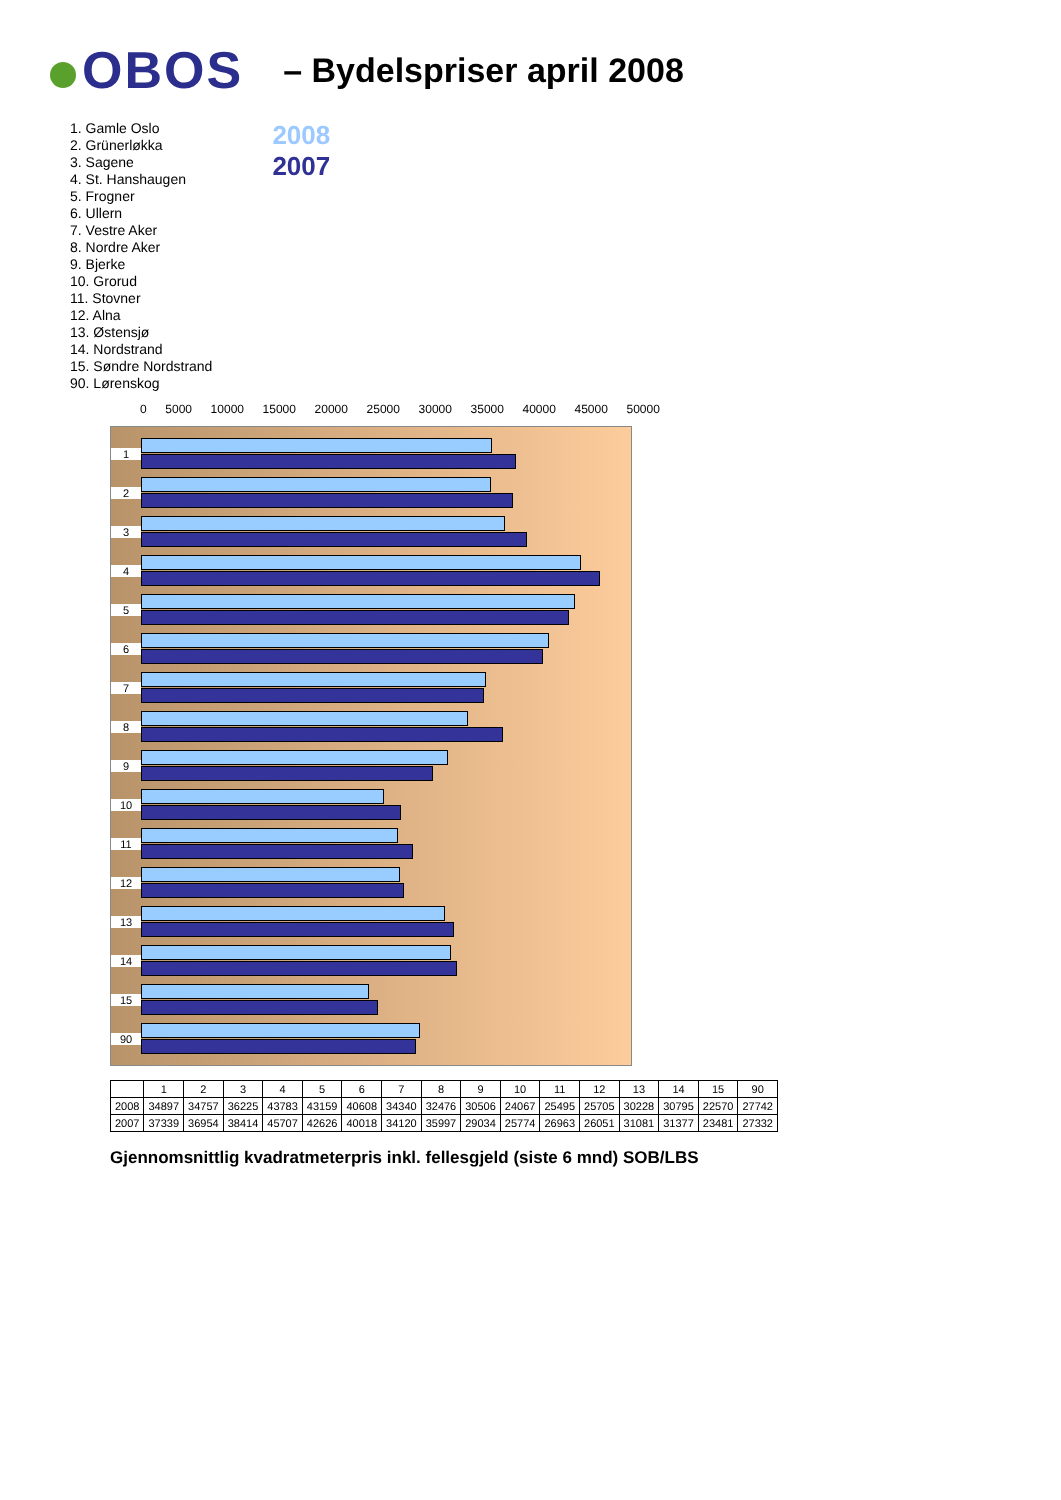OBOS
– Bydelspriser april 2008
1. Gamle Oslo
2. Grünerløkka
3. Sagene
4. St. Hanshaugen
5. Frogner
6. Ullern
7. Vestre Aker
8. Nordre Aker
9. Bjerke
10. Grorud
11. Stovner
12. Alna
13. Østensjø
14. Nordstrand
15. Søndre Nordstrand
90. Lørenskog
2008
2007
0 5000 10000 15000 20000 25000 30000 35000 40000 45000 50000
1
2
3
4
5
6
7
8
9
10
11
12
13
14
15
90
| | 1 | 2 | 3 | 4 | 5 | 6 | 7 | 8 | 9 | 10 | 11 | 12 | 13 | 14 | 15 | 90 |
| --- | --- | --- | --- | --- | --- | --- | --- | --- | --- | --- | --- | --- | --- | --- | --- | --- |
| 2008 | 34897 | 34757 | 36225 | 43783 | 43159 | 40608 | 34340 | 32476 | 30506 | 24067 | 25495 | 25705 | 30228 | 30795 | 22570 | 27742 |
| 2007 | 37339 | 36954 | 38414 | 45707 | 42626 | 40018 | 34120 | 35997 | 29034 | 25774 | 26963 | 26051 | 31081 | 31377 | 23481 | 27332 |
Gjennomsnittlig kvadratmeterpris inkl. fellesgjeld (siste 6 mnd) SOB/LBS